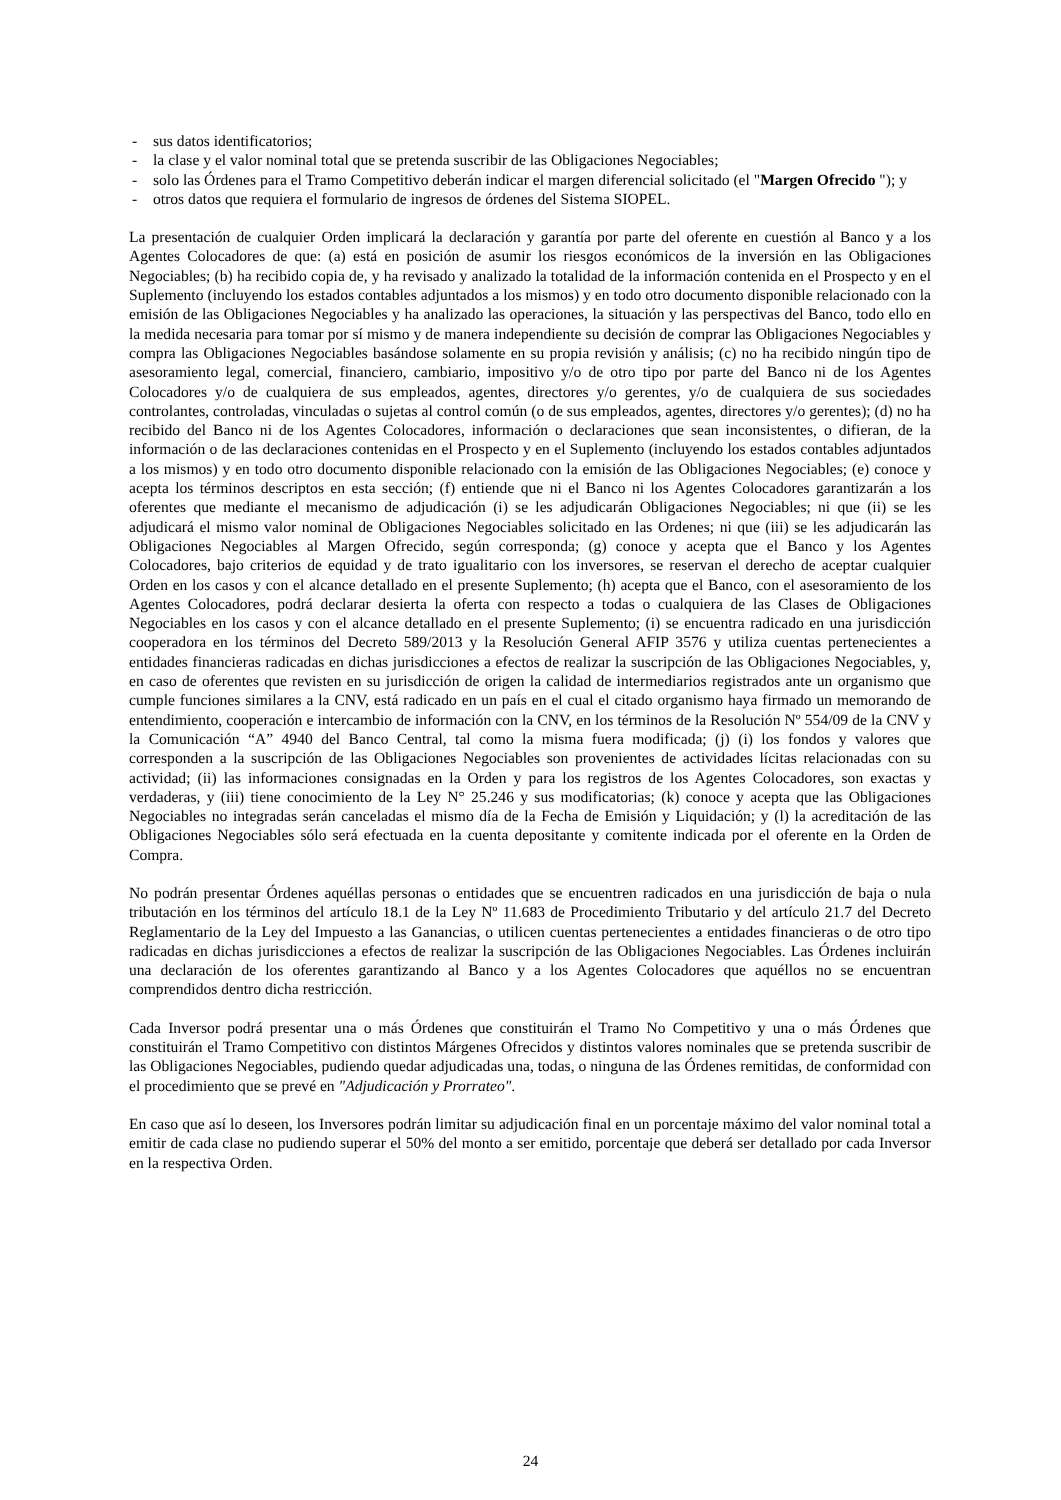- sus datos identificatorios;
- la clase y el valor nominal total que se pretenda suscribir de las Obligaciones Negociables;
- solo las Órdenes para el Tramo Competitivo deberán indicar el margen diferencial solicitado (el "Margen Ofrecido "); y
- otros datos que requiera el formulario de ingresos de órdenes del Sistema SIOPEL.
La presentación de cualquier Orden implicará la declaración y garantía por parte del oferente en cuestión al Banco y a los Agentes Colocadores de que: (a) está en posición de asumir los riesgos económicos de la inversión en las Obligaciones Negociables; (b) ha recibido copia de, y ha revisado y analizado la totalidad de la información contenida en el Prospecto y en el Suplemento (incluyendo los estados contables adjuntados a los mismos) y en todo otro documento disponible relacionado con la emisión de las Obligaciones Negociables y ha analizado las operaciones, la situación y las perspectivas del Banco, todo ello en la medida necesaria para tomar por sí mismo y de manera independiente su decisión de comprar las Obligaciones Negociables y compra las Obligaciones Negociables basándose solamente en su propia revisión y análisis; (c) no ha recibido ningún tipo de asesoramiento legal, comercial, financiero, cambiario, impositivo y/o de otro tipo por parte del Banco ni de los Agentes Colocadores y/o de cualquiera de sus empleados, agentes, directores y/o gerentes, y/o de cualquiera de sus sociedades controlantes, controladas, vinculadas o sujetas al control común (o de sus empleados, agentes, directores y/o gerentes); (d) no ha recibido del Banco ni de los Agentes Colocadores, información o declaraciones que sean inconsistentes, o difieran, de la información o de las declaraciones contenidas en el Prospecto y en el Suplemento (incluyendo los estados contables adjuntados a los mismos) y en todo otro documento disponible relacionado con la emisión de las Obligaciones Negociables; (e) conoce y acepta los términos descriptos en esta sección; (f) entiende que ni el Banco ni los Agentes Colocadores garantizarán a los oferentes que mediante el mecanismo de adjudicación (i) se les adjudicarán Obligaciones Negociables; ni que (ii) se les adjudicará el mismo valor nominal de Obligaciones Negociables solicitado en las Ordenes; ni que (iii) se les adjudicarán las Obligaciones Negociables al Margen Ofrecido, según corresponda; (g) conoce y acepta que el Banco y los Agentes Colocadores, bajo criterios de equidad y de trato igualitario con los inversores, se reservan el derecho de aceptar cualquier Orden en los casos y con el alcance detallado en el presente Suplemento; (h) acepta que el Banco, con el asesoramiento de los Agentes Colocadores, podrá declarar desierta la oferta con respecto a todas o cualquiera de las Clases de Obligaciones Negociables en los casos y con el alcance detallado en el presente Suplemento; (i) se encuentra radicado en una jurisdicción cooperadora en los términos del Decreto 589/2013 y la Resolución General AFIP 3576 y utiliza cuentas pertenecientes a entidades financieras radicadas en dichas jurisdicciones a efectos de realizar la suscripción de las Obligaciones Negociables, y, en caso de oferentes que revisten en su jurisdicción de origen la calidad de intermediarios registrados ante un organismo que cumple funciones similares a la CNV, está radicado en un país en el cual el citado organismo haya firmado un memorando de entendimiento, cooperación e intercambio de información con la CNV, en los términos de la Resolución Nº 554/09 de la CNV y la Comunicación “A” 4940 del Banco Central, tal como la misma fuera modificada; (j) (i) los fondos y valores que corresponden a la suscripción de las Obligaciones Negociables son provenientes de actividades lícitas relacionadas con su actividad; (ii) las informaciones consignadas en la Orden y para los registros de los Agentes Colocadores, son exactas y verdaderas, y (iii) tiene conocimiento de la Ley N° 25.246 y sus modificatorias; (k) conoce y acepta que las Obligaciones Negociables no integradas serán canceladas el mismo día de la Fecha de Emisión y Liquidación; y (l) la acreditación de las Obligaciones Negociables sólo será efectuada en la cuenta depositante y comitente indicada por el oferente en la Orden de Compra.
No podrán presentar Órdenes aquéllas personas o entidades que se encuentren radicados en una jurisdicción de baja o nula tributación en los términos del artículo 18.1 de la Ley Nº 11.683 de Procedimiento Tributario y del artículo 21.7 del Decreto Reglamentario de la Ley del Impuesto a las Ganancias, o utilicen cuentas pertenecientes a entidades financieras o de otro tipo radicadas en dichas jurisdicciones a efectos de realizar la suscripción de las Obligaciones Negociables. Las Órdenes incluirán una declaración de los oferentes garantizando al Banco y a los Agentes Colocadores que aquéllos no se encuentran comprendidos dentro dicha restricción.
Cada Inversor podrá presentar una o más Órdenes que constituirán el Tramo No Competitivo y una o más Órdenes que constituirán el Tramo Competitivo con distintos Márgenes Ofrecidos y distintos valores nominales que se pretenda suscribir de las Obligaciones Negociables, pudiendo quedar adjudicadas una, todas, o ninguna de las Órdenes remitidas, de conformidad con el procedimiento que se prevé en "Adjudicación y Prorrateo".
En caso que así lo deseen, los Inversores podrán limitar su adjudicación final en un porcentaje máximo del valor nominal total a emitir de cada clase no pudiendo superar el 50% del monto a ser emitido, porcentaje que deberá ser detallado por cada Inversor en la respectiva Orden.
24